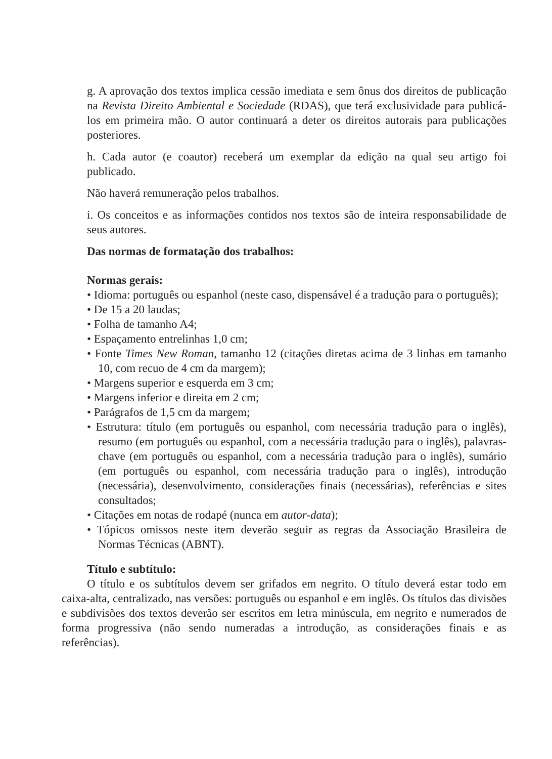g. A aprovação dos textos implica cessão imediata e sem ônus dos direitos de publicação na Revista Direito Ambiental e Sociedade (RDAS), que terá exclusividade para publicá-los em primeira mão. O autor continuará a deter os direitos autorais para publicações posteriores.
h. Cada autor (e coautor) receberá um exemplar da edição na qual seu artigo foi publicado.
Não haverá remuneração pelos trabalhos.
i. Os conceitos e as informações contidos nos textos são de inteira responsabilidade de seus autores.
Das normas de formatação dos trabalhos:
Normas gerais:
• Idioma: português ou espanhol (neste caso, dispensável é a tradução para o português);
• De 15 a 20 laudas;
• Folha de tamanho A4;
• Espaçamento entrelinhas 1,0 cm;
• Fonte Times New Roman, tamanho 12 (citações diretas acima de 3 linhas em tamanho 10, com recuo de 4 cm da margem);
• Margens superior e esquerda em 3 cm;
• Margens inferior e direita em 2 cm;
• Parágrafos de 1,5 cm da margem;
• Estrutura: título (em português ou espanhol, com necessária tradução para o inglês), resumo (em português ou espanhol, com a necessária tradução para o inglês), palavras-chave (em português ou espanhol, com a necessária tradução para o inglês), sumário (em português ou espanhol, com necessária tradução para o inglês), introdução (necessária), desenvolvimento, considerações finais (necessárias), referências e sites consultados;
• Citações em notas de rodapé (nunca em autor-data);
• Tópicos omissos neste item deverão seguir as regras da Associação Brasileira de Normas Técnicas (ABNT).
Título e subtítulo:
O título e os subtítulos devem ser grifados em negrito. O título deverá estar todo em caixa-alta, centralizado, nas versões: português ou espanhol e em inglês. Os títulos das divisões e subdivisões dos textos deverão ser escritos em letra minúscula, em negrito e numerados de forma progressiva (não sendo numeradas a introdução, as considerações finais e as referências).